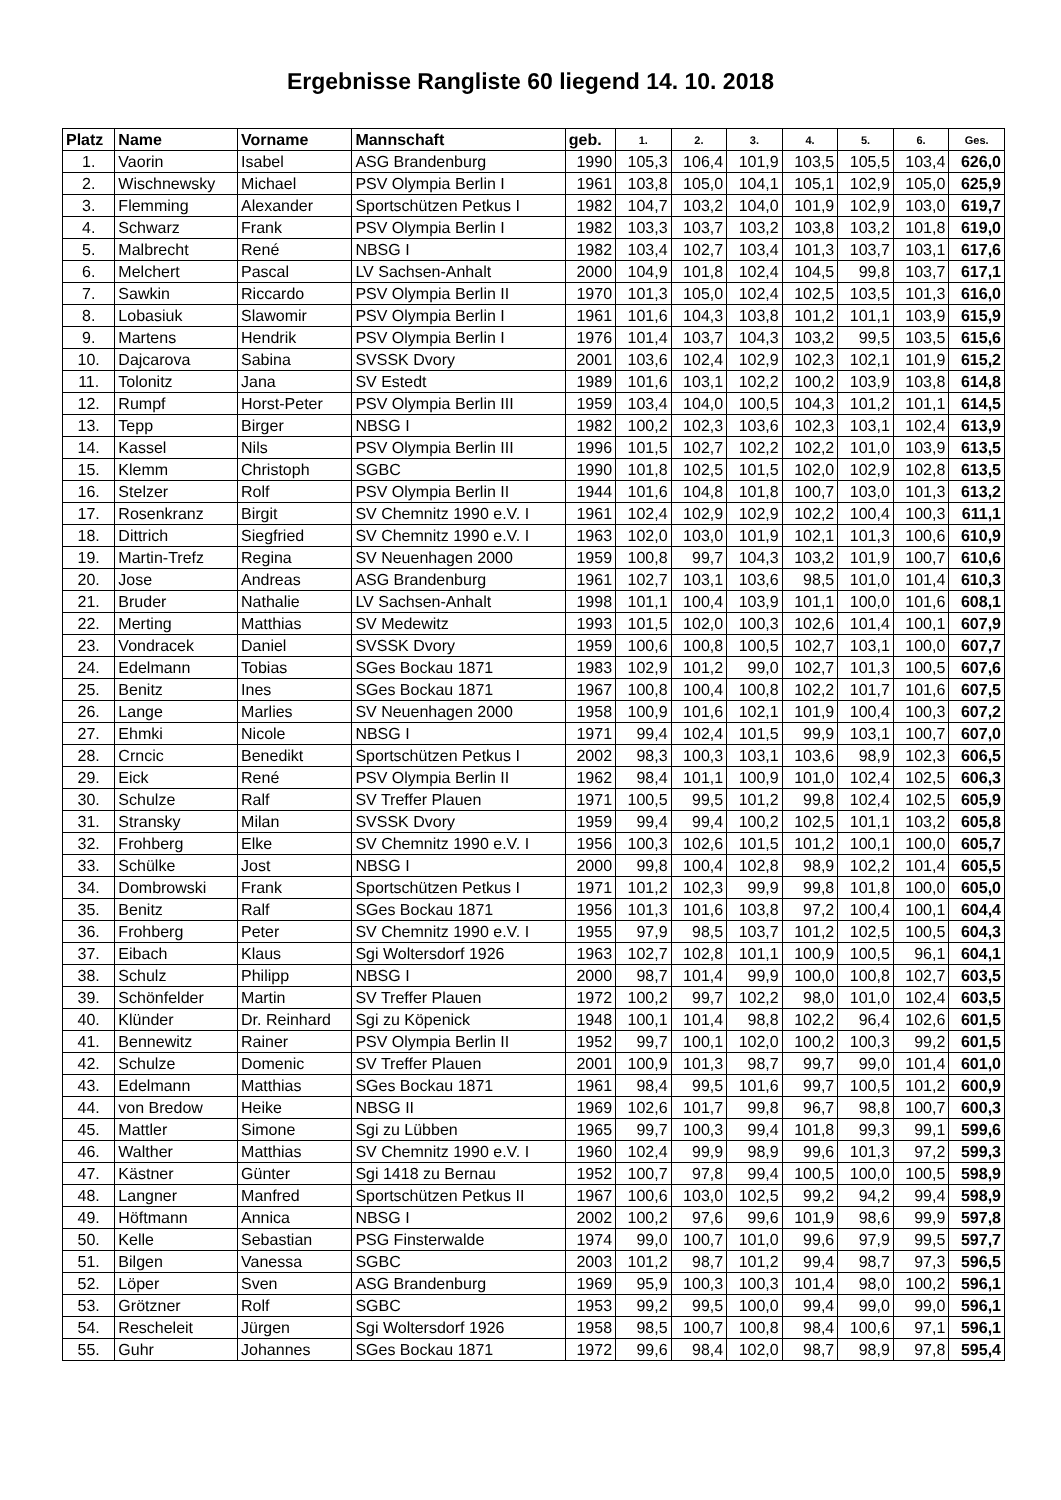Ergebnisse Rangliste 60 liegend 14. 10. 2018
| Platz | Name | Vorname | Mannschaft | geb. | 1. | 2. | 3. | 4. | 5. | 6. | Ges. |
| --- | --- | --- | --- | --- | --- | --- | --- | --- | --- | --- | --- |
| 1. | Vaorin | Isabel | ASG Brandenburg | 1990 | 105,3 | 106,4 | 101,9 | 103,5 | 105,5 | 103,4 | 626,0 |
| 2. | Wischnewsky | Michael | PSV Olympia Berlin I | 1961 | 103,8 | 105,0 | 104,1 | 105,1 | 102,9 | 105,0 | 625,9 |
| 3. | Flemming | Alexander | Sportschützen Petkus I | 1982 | 104,7 | 103,2 | 104,0 | 101,9 | 102,9 | 103,0 | 619,7 |
| 4. | Schwarz | Frank | PSV Olympia Berlin I | 1982 | 103,3 | 103,7 | 103,2 | 103,8 | 103,2 | 101,8 | 619,0 |
| 5. | Malbrecht | René | NBSG I | 1982 | 103,4 | 102,7 | 103,4 | 101,3 | 103,7 | 103,1 | 617,6 |
| 6. | Melchert | Pascal | LV Sachsen-Anhalt | 2000 | 104,9 | 101,8 | 102,4 | 104,5 | 99,8 | 103,7 | 617,1 |
| 7. | Sawkin | Riccardo | PSV Olympia Berlin II | 1970 | 101,3 | 105,0 | 102,4 | 102,5 | 103,5 | 101,3 | 616,0 |
| 8. | Lobasiuk | Slawomir | PSV Olympia Berlin I | 1961 | 101,6 | 104,3 | 103,8 | 101,2 | 101,1 | 103,9 | 615,9 |
| 9. | Martens | Hendrik | PSV Olympia Berlin I | 1976 | 101,4 | 103,7 | 104,3 | 103,2 | 99,5 | 103,5 | 615,6 |
| 10. | Dajcarova | Sabina | SVSSK Dvory | 2001 | 103,6 | 102,4 | 102,9 | 102,3 | 102,1 | 101,9 | 615,2 |
| 11. | Tolonitz | Jana | SV Estedt | 1989 | 101,6 | 103,1 | 102,2 | 100,2 | 103,9 | 103,8 | 614,8 |
| 12. | Rumpf | Horst-Peter | PSV Olympia Berlin III | 1959 | 103,4 | 104,0 | 100,5 | 104,3 | 101,2 | 101,1 | 614,5 |
| 13. | Tepp | Birger | NBSG I | 1982 | 100,2 | 102,3 | 103,6 | 102,3 | 103,1 | 102,4 | 613,9 |
| 14. | Kassel | Nils | PSV Olympia Berlin III | 1996 | 101,5 | 102,7 | 102,2 | 102,2 | 101,0 | 103,9 | 613,5 |
| 15. | Klemm | Christoph | SGBC | 1990 | 101,8 | 102,5 | 101,5 | 102,0 | 102,9 | 102,8 | 613,5 |
| 16. | Stelzer | Rolf | PSV Olympia Berlin II | 1944 | 101,6 | 104,8 | 101,8 | 100,7 | 103,0 | 101,3 | 613,2 |
| 17. | Rosenkranz | Birgit | SV Chemnitz 1990 e.V. I | 1961 | 102,4 | 102,9 | 102,9 | 102,2 | 100,4 | 100,3 | 611,1 |
| 18. | Dittrich | Siegfried | SV Chemnitz 1990 e.V. I | 1963 | 102,0 | 103,0 | 101,9 | 102,1 | 101,3 | 100,6 | 610,9 |
| 19. | Martin-Trefz | Regina | SV Neuenhagen 2000 | 1959 | 100,8 | 99,7 | 104,3 | 103,2 | 101,9 | 100,7 | 610,6 |
| 20. | Jose | Andreas | ASG Brandenburg | 1961 | 102,7 | 103,1 | 103,6 | 98,5 | 101,0 | 101,4 | 610,3 |
| 21. | Bruder | Nathalie | LV Sachsen-Anhalt | 1998 | 101,1 | 100,4 | 103,9 | 101,1 | 100,0 | 101,6 | 608,1 |
| 22. | Merting | Matthias | SV Medewitz | 1993 | 101,5 | 102,0 | 100,3 | 102,6 | 101,4 | 100,1 | 607,9 |
| 23. | Vondracek | Daniel | SVSSK Dvory | 1959 | 100,6 | 100,8 | 100,5 | 102,7 | 103,1 | 100,0 | 607,7 |
| 24. | Edelmann | Tobias | SGes Bockau 1871 | 1983 | 102,9 | 101,2 | 99,0 | 102,7 | 101,3 | 100,5 | 607,6 |
| 25. | Benitz | Ines | SGes Bockau 1871 | 1967 | 100,8 | 100,4 | 100,8 | 102,2 | 101,7 | 101,6 | 607,5 |
| 26. | Lange | Marlies | SV Neuenhagen 2000 | 1958 | 100,9 | 101,6 | 102,1 | 101,9 | 100,4 | 100,3 | 607,2 |
| 27. | Ehmki | Nicole | NBSG I | 1971 | 99,4 | 102,4 | 101,5 | 99,9 | 103,1 | 100,7 | 607,0 |
| 28. | Crncic | Benedikt | Sportschützen Petkus I | 2002 | 98,3 | 100,3 | 103,1 | 103,6 | 98,9 | 102,3 | 606,5 |
| 29. | Eick | René | PSV Olympia Berlin II | 1962 | 98,4 | 101,1 | 100,9 | 101,0 | 102,4 | 102,5 | 606,3 |
| 30. | Schulze | Ralf | SV Treffer Plauen | 1971 | 100,5 | 99,5 | 101,2 | 99,8 | 102,4 | 102,5 | 605,9 |
| 31. | Stransky | Milan | SVSSK Dvory | 1959 | 99,4 | 99,4 | 100,2 | 102,5 | 101,1 | 103,2 | 605,8 |
| 32. | Frohberg | Elke | SV Chemnitz 1990 e.V. I | 1956 | 100,3 | 102,6 | 101,5 | 101,2 | 100,1 | 100,0 | 605,7 |
| 33. | Schülke | Jost | NBSG I | 2000 | 99,8 | 100,4 | 102,8 | 98,9 | 102,2 | 101,4 | 605,5 |
| 34. | Dombrowski | Frank | Sportschützen Petkus I | 1971 | 101,2 | 102,3 | 99,9 | 99,8 | 101,8 | 100,0 | 605,0 |
| 35. | Benitz | Ralf | SGes Bockau 1871 | 1956 | 101,3 | 101,6 | 103,8 | 97,2 | 100,4 | 100,1 | 604,4 |
| 36. | Frohberg | Peter | SV Chemnitz 1990 e.V. I | 1955 | 97,9 | 98,5 | 103,7 | 101,2 | 102,5 | 100,5 | 604,3 |
| 37. | Eibach | Klaus | Sgi Woltersdorf 1926 | 1963 | 102,7 | 102,8 | 101,1 | 100,9 | 100,5 | 96,1 | 604,1 |
| 38. | Schulz | Philipp | NBSG I | 2000 | 98,7 | 101,4 | 99,9 | 100,0 | 100,8 | 102,7 | 603,5 |
| 39. | Schönfelder | Martin | SV Treffer Plauen | 1972 | 100,2 | 99,7 | 102,2 | 98,0 | 101,0 | 102,4 | 603,5 |
| 40. | Klünder | Dr. Reinhard | Sgi zu Köpenick | 1948 | 100,1 | 101,4 | 98,8 | 102,2 | 96,4 | 102,6 | 601,5 |
| 41. | Bennewitz | Rainer | PSV Olympia Berlin II | 1952 | 99,7 | 100,1 | 102,0 | 100,2 | 100,3 | 99,2 | 601,5 |
| 42. | Schulze | Domenic | SV Treffer Plauen | 2001 | 100,9 | 101,3 | 98,7 | 99,7 | 99,0 | 101,4 | 601,0 |
| 43. | Edelmann | Matthias | SGes Bockau 1871 | 1961 | 98,4 | 99,5 | 101,6 | 99,7 | 100,5 | 101,2 | 600,9 |
| 44. | von Bredow | Heike | NBSG II | 1969 | 102,6 | 101,7 | 99,8 | 96,7 | 98,8 | 100,7 | 600,3 |
| 45. | Mattler | Simone | Sgi zu Lübben | 1965 | 99,7 | 100,3 | 99,4 | 101,8 | 99,3 | 99,1 | 599,6 |
| 46. | Walther | Matthias | SV Chemnitz 1990 e.V. I | 1960 | 102,4 | 99,9 | 98,9 | 99,6 | 101,3 | 97,2 | 599,3 |
| 47. | Kästner | Günter | Sgi 1418 zu Bernau | 1952 | 100,7 | 97,8 | 99,4 | 100,5 | 100,0 | 100,5 | 598,9 |
| 48. | Langner | Manfred | Sportschützen Petkus II | 1967 | 100,6 | 103,0 | 102,5 | 99,2 | 94,2 | 99,4 | 598,9 |
| 49. | Höftmann | Annica | NBSG I | 2002 | 100,2 | 97,6 | 99,6 | 101,9 | 98,6 | 99,9 | 597,8 |
| 50. | Kelle | Sebastian | PSG Finsterwalde | 1974 | 99,0 | 100,7 | 101,0 | 99,6 | 97,9 | 99,5 | 597,7 |
| 51. | Bilgen | Vanessa | SGBC | 2003 | 101,2 | 98,7 | 101,2 | 99,4 | 98,7 | 97,3 | 596,5 |
| 52. | Löper | Sven | ASG Brandenburg | 1969 | 95,9 | 100,3 | 100,3 | 101,4 | 98,0 | 100,2 | 596,1 |
| 53. | Grötzner | Rolf | SGBC | 1953 | 99,2 | 99,5 | 100,0 | 99,4 | 99,0 | 99,0 | 596,1 |
| 54. | Rescheleit | Jürgen | Sgi Woltersdorf 1926 | 1958 | 98,5 | 100,7 | 100,8 | 98,4 | 100,6 | 97,1 | 596,1 |
| 55. | Guhr | Johannes | SGes Bockau 1871 | 1972 | 99,6 | 98,4 | 102,0 | 98,7 | 98,9 | 97,8 | 595,4 |